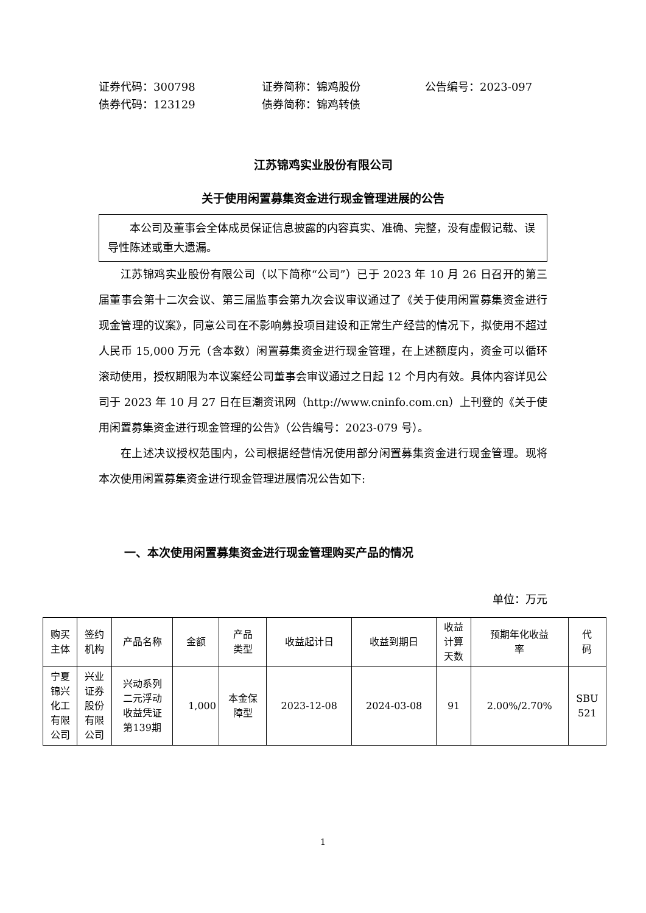证券代码：300798 证券简称：锦鸡股份 公告编号：2023-097 债券代码：123129 债券简称：锦鸡转债
江苏锦鸡实业股份有限公司
关于使用闲置募集资金进行现金管理进展的公告
  本公司及董事会全体成员保证信息披露的内容真实、准确、完整，没有虚假记载、误导性陈述或重大遗漏。
江苏锦鸡实业股份有限公司（以下简称“公司”）已于 2023 年 10 月 26 日召开的第三届董事会第十二次会议、第三届监事会第九次会议审议通过了《关于使用闲置募集资金进行现金管理的议案》，同意公司在不影响募投项目建设和正常生产经营的情况下，拟使用不超过人民币 15,000 万元（含本数）闲置募集资金进行现金管理，在上述额度内，资金可以循环滚动使用，授权期限为本议案经公司董事会审议通过之日起 12 个月内有效。具体内容详见公司于 2023 年 10 月 27 日在巨潮资讯网（http://www.cninfo.com.cn）上刊登的《关于使用闲置募集资金进行现金管理的公告》（公告编号：2023-079 号）。
在上述决议授权范围内，公司根据经营情况使用部分闲置募集资金进行现金管理。现将本次使用闲置募集资金进行现金管理进展情况公告如下:
一、本次使用闲置募集资金进行现金管理购买产品的情况
单位：万元
| 购买 主体 | 签约 机构 | 产品名称 | 金额 | 产品 类型 | 收益起计日 | 收益到期日 | 收益 计算 天数 | 预期年化收益 率 | 代 码 |
| --- | --- | --- | --- | --- | --- | --- | --- | --- | --- |
| 宁夏 锦兴 化工 有限 公司 | 兴业 证券 股份 有限 公司 | 兴动系列 二元浮动 收益凭证 第139期 | 1,000 | 本金保 障型 | 2023-12-08 | 2024-03-08 | 91 | 2.00%/2.70% | SBU 521 |
1